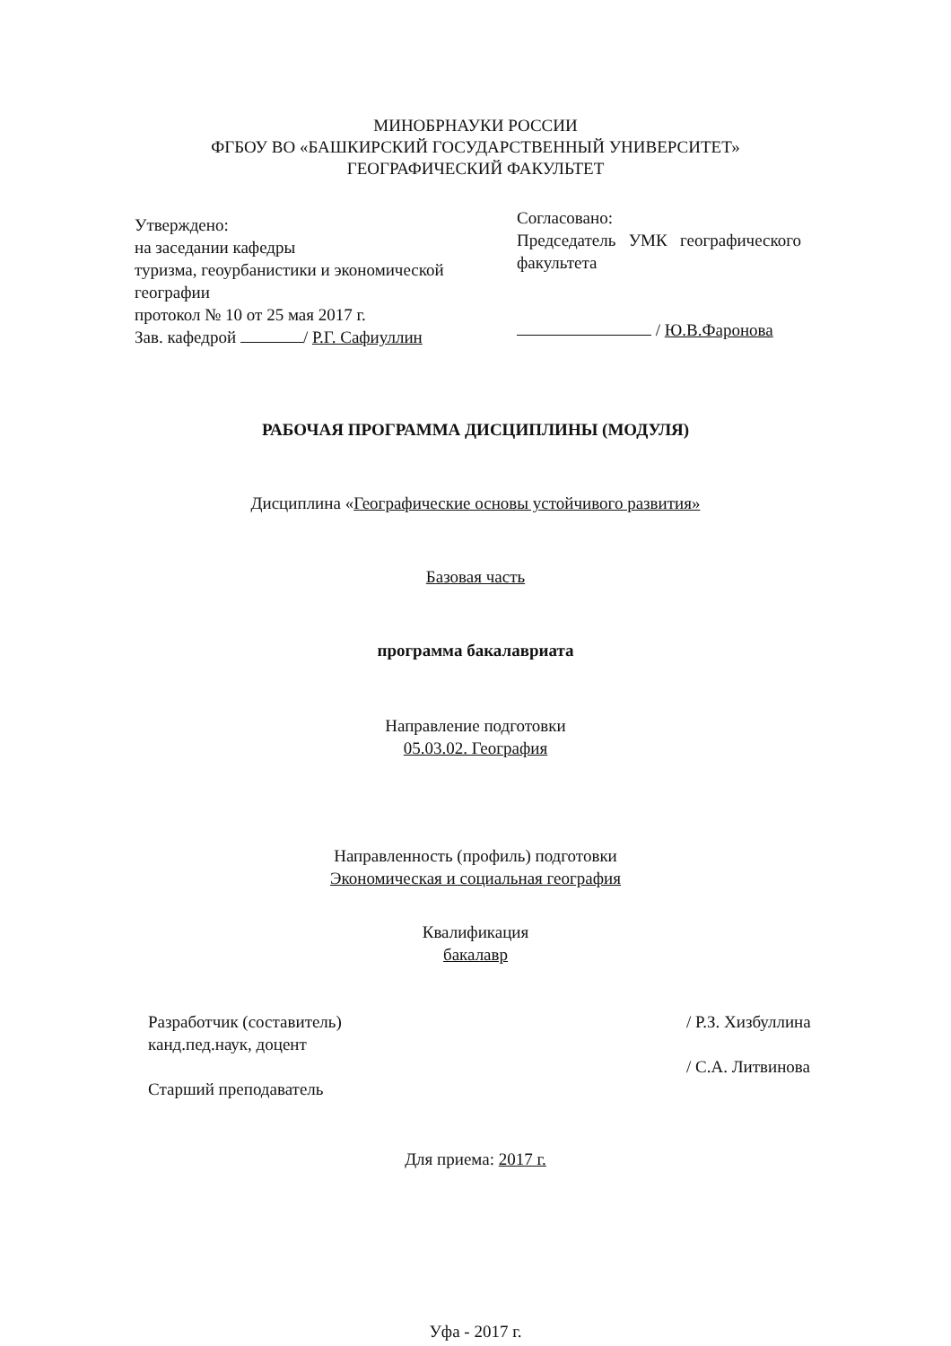МИНОБРНАУКИ РОССИИ
ФГБОУ ВО «БАШКИРСКИЙ ГОСУДАРСТВЕННЫЙ УНИВЕРСИТЕТ»
ГЕОГРАФИЧЕСКИЙ ФАКУЛЬТЕТ
Утверждено:
на заседании кафедры
туризма, геоурбанистики и экономической географии
протокол № 10 от 25 мая 2017 г.
Зав. кафедрой / Р.Г. Сафиуллин
Согласовано:
Председатель УМК географического факультета
/ Ю.В.Фаронова
РАБОЧАЯ ПРОГРАММА ДИСЦИПЛИНЫ (МОДУЛЯ)
Дисциплина «Географические основы устойчивого развития»
Базовая часть
программа бакалавриата
Направление подготовки
05.03.02. География
Направленность (профиль) подготовки
Экономическая и социальная география
Квалификация
бакалавр
Разработчик (составитель)
канд.пед.наук, доцент
Старший преподаватель
/ Р.З. Хизбуллина
/ С.А. Литвинова
Для приема: 2017 г.
Уфа - 2017 г.